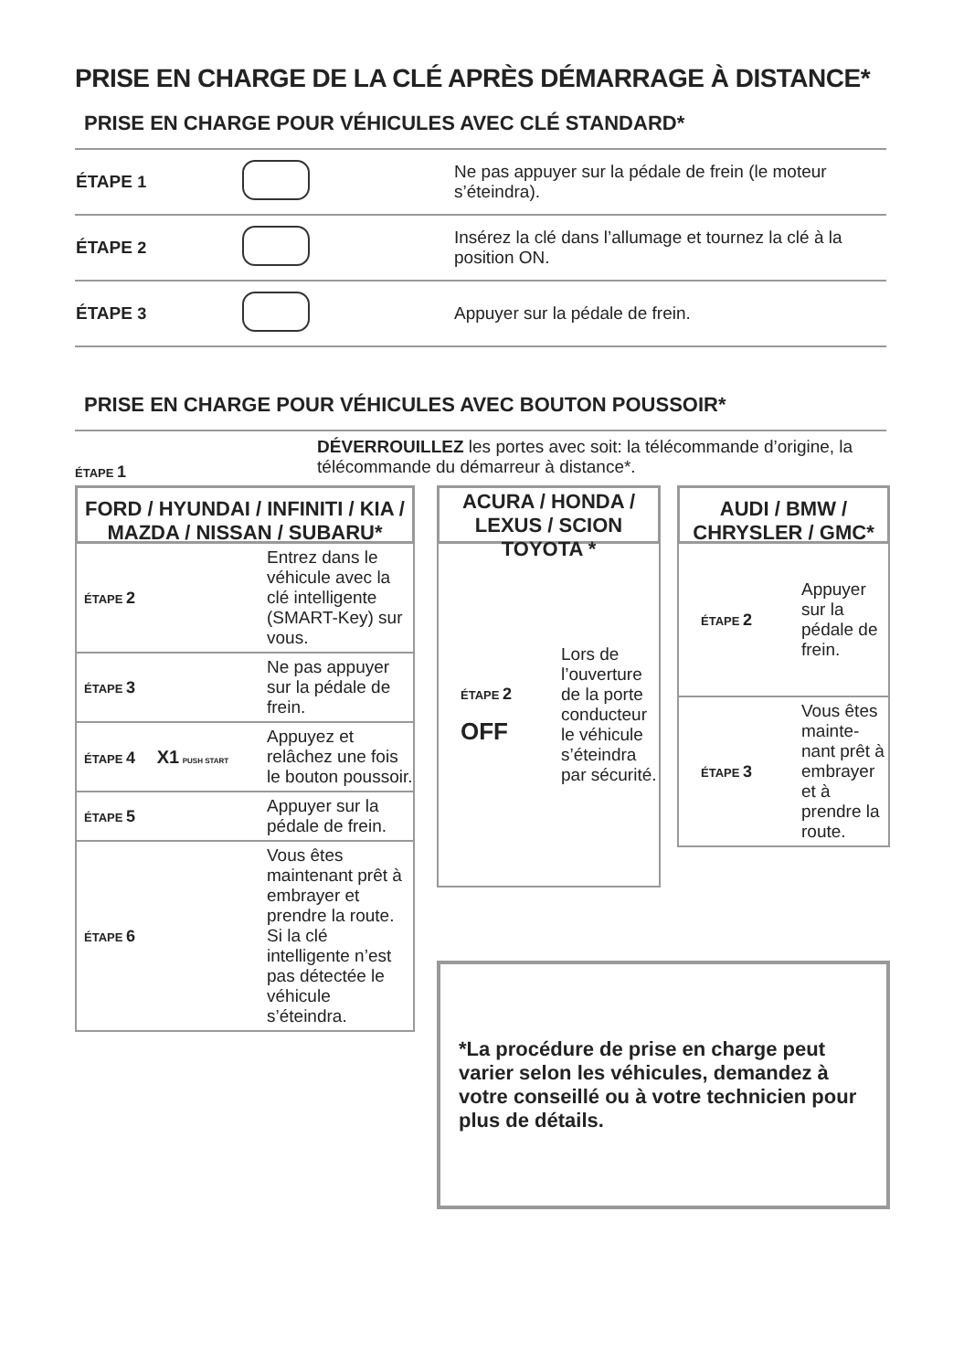PRISE EN CHARGE DE LA CLÉ APRÈS DÉMARRAGE À DISTANCE*
PRISE EN CHARGE POUR VÉHICULES AVEC CLÉ STANDARD*
| ÉTAPE 1 | | Ne pas appuyer sur la pédale de frein (le moteur s’éteindra). |
| ÉTAPE 2 | | Insérez la clé dans l’allumage et tournez la clé à la position ON. |
| ÉTAPE 3 | | Appuyer sur la pédale de frein. |
PRISE EN CHARGE POUR VÉHICULES AVEC BOUTON POUSSOIR*
ÉTAPE 1
DÉVERROUILLEZ les portes avec soit: la télécommande d’origine, la télécommande du démarreur à distance*.
FORD / HYUNDAI / INFINITI / KIA / MAZDA / NISSAN / SUBARU*
ÉTAPE 2
Entrez dans le véhicule avec la clé intelligente (SMART-Key) sur vous.
ÉTAPE 3
Ne pas appuyer sur la pédale de frein.
ÉTAPE 4 X1 PUSH START
Appuyez et relâchez une fois le bouton poussoir.
ÉTAPE 5
Appuyer sur la pédale de frein.
ÉTAPE 6
Vous êtes maintenant prêt à embrayer et prendre la route. Si la clé intelligente n’est pas détectée le véhicule s’éteindra.
ACURA / HONDA / LEXUS / SCION TOYOTA *
ÉTAPE 2
OFF
Lors de l’ouverture de la porte conducteur le véhicule s’éteindra par sécurité.
AUDI / BMW / CHRYSLER / GMC*
ÉTAPE 2
Appuyer sur la pédale de frein.
ÉTAPE 3
Vous êtes mainte-nant prêt à embrayer et à prendre la route.
*La procédure de prise en charge peut varier selon les véhicules, demandez à votre conseillé ou à votre technicien pour plus de détails.